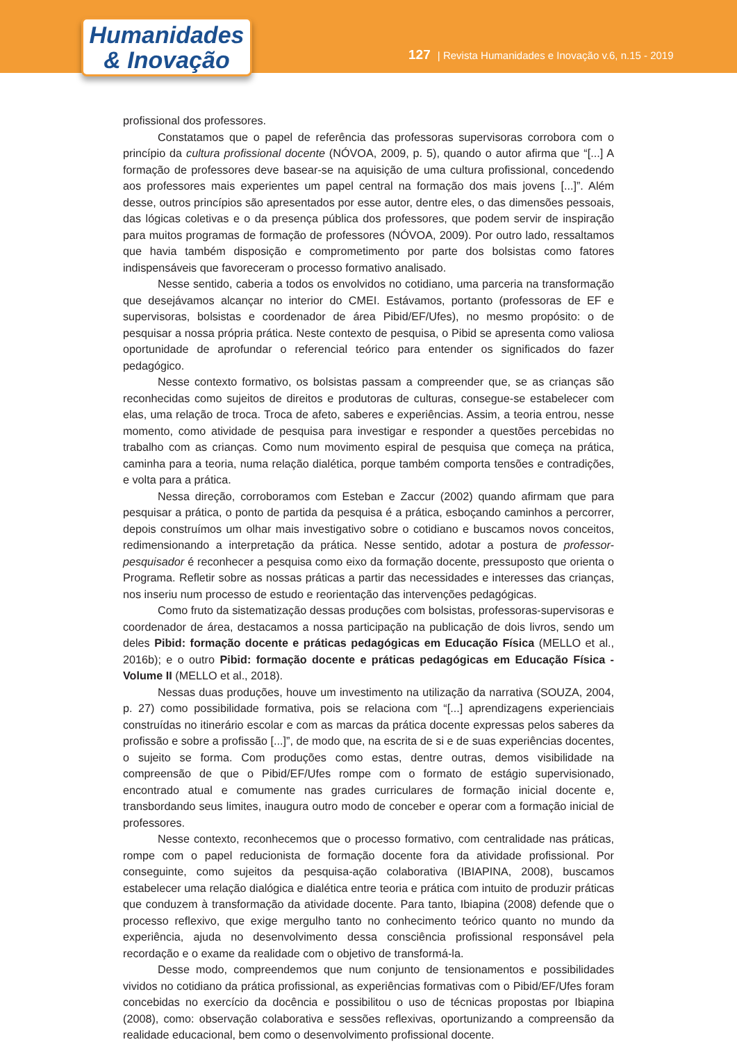Humanidades
& Inovação
127 | Revista Humanidades e Inovação v.6, n.15 - 2019
profissional dos professores.
Constatamos que o papel de referência das professoras supervisoras corrobora com o princípio da cultura profissional docente (NÓVOA, 2009, p. 5), quando o autor afirma que “[...] A formação de professores deve basear-se na aquisição de uma cultura profissional, concedendo aos professores mais experientes um papel central na formação dos mais jovens [...]”. Além desse, outros princípios são apresentados por esse autor, dentre eles, o das dimensões pessoais, das lógicas coletivas e o da presença pública dos professores, que podem servir de inspiração para muitos programas de formação de professores (NÓVOA, 2009). Por outro lado, ressaltamos que havia também disposição e comprometimento por parte dos bolsistas como fatores indispensáveis que favoreceram o processo formativo analisado.
Nesse sentido, caberia a todos os envolvidos no cotidiano, uma parceria na transformação que desejávamos alcançar no interior do CMEI. Estávamos, portanto (professoras de EF e supervisoras, bolsistas e coordenador de área Pibid/EF/Ufes), no mesmo propósito: o de pesquisar a nossa própria prática. Neste contexto de pesquisa, o Pibid se apresenta como valiosa oportunidade de aprofundar o referencial teórico para entender os significados do fazer pedagógico.
Nesse contexto formativo, os bolsistas passam a compreender que, se as crianças são reconhecidas como sujeitos de direitos e produtoras de culturas, consegue-se estabelecer com elas, uma relação de troca. Troca de afeto, saberes e experiências. Assim, a teoria entrou, nesse momento, como atividade de pesquisa para investigar e responder a questões percebidas no trabalho com as crianças. Como num movimento espiral de pesquisa que começa na prática, caminha para a teoria, numa relação dialética, porque também comporta tensões e contradições, e volta para a prática.
Nessa direção, corroboramos com Esteban e Zaccur (2002) quando afirmam que para pesquisar a prática, o ponto de partida da pesquisa é a prática, esboçando caminhos a percorrer, depois construímos um olhar mais investigativo sobre o cotidiano e buscamos novos conceitos, redimensionando a interpretação da prática. Nesse sentido, adotar a postura de professor-pesquisador é reconhecer a pesquisa como eixo da formação docente, pressuposto que orienta o Programa. Refletir sobre as nossas práticas a partir das necessidades e interesses das crianças, nos inseriu num processo de estudo e reorientação das intervenções pedagógicas.
Como fruto da sistematização dessas produções com bolsistas, professoras-supervisoras e coordenador de área, destacamos a nossa participação na publicação de dois livros, sendo um deles Pibid: formação docente e práticas pedagógicas em Educação Física (MELLO et al., 2016b); e o outro Pibid: formação docente e práticas pedagógicas em Educação Física - Volume II (MELLO et al., 2018).
Nessas duas produções, houve um investimento na utilização da narrativa (SOUZA, 2004, p. 27) como possibilidade formativa, pois se relaciona com “[...] aprendizagens experienciais construídas no itinerário escolar e com as marcas da prática docente expressas pelos saberes da profissão e sobre a profissão [...]”, de modo que, na escrita de si e de suas experiências docentes, o sujeito se forma. Com produções como estas, dentre outras, demos visibilidade na compreensão de que o Pibid/EF/Ufes rompe com o formato de estágio supervisionado, encontrado atual e comumente nas grades curriculares de formação inicial docente e, transbordando seus limites, inaugura outro modo de conceber e operar com a formação inicial de professores.
Nesse contexto, reconhecemos que o processo formativo, com centralidade nas práticas, rompe com o papel reducionista de formação docente fora da atividade profissional. Por conseguinte, como sujeitos da pesquisa-ação colaborativa (IBIAPINA, 2008), buscamos estabelecer uma relação dialógica e dialética entre teoria e prática com intuito de produzir práticas que conduzem à transformação da atividade docente. Para tanto, Ibiapina (2008) defende que o processo reflexivo, que exige mergulho tanto no conhecimento teórico quanto no mundo da experiência, ajuda no desenvolvimento dessa consciência profissional responsável pela recordação e o exame da realidade com o objetivo de transformá-la.
Desse modo, compreendemos que num conjunto de tensionamentos e possibilidades vividos no cotidiano da prática profissional, as experiências formativas com o Pibid/EF/Ufes foram concebidas no exercício da docência e possibilitou o uso de técnicas propostas por Ibiapina (2008), como: observação colaborativa e sessões reflexivas, oportunizando a compreensão da realidade educacional, bem como o desenvolvimento profissional docente.